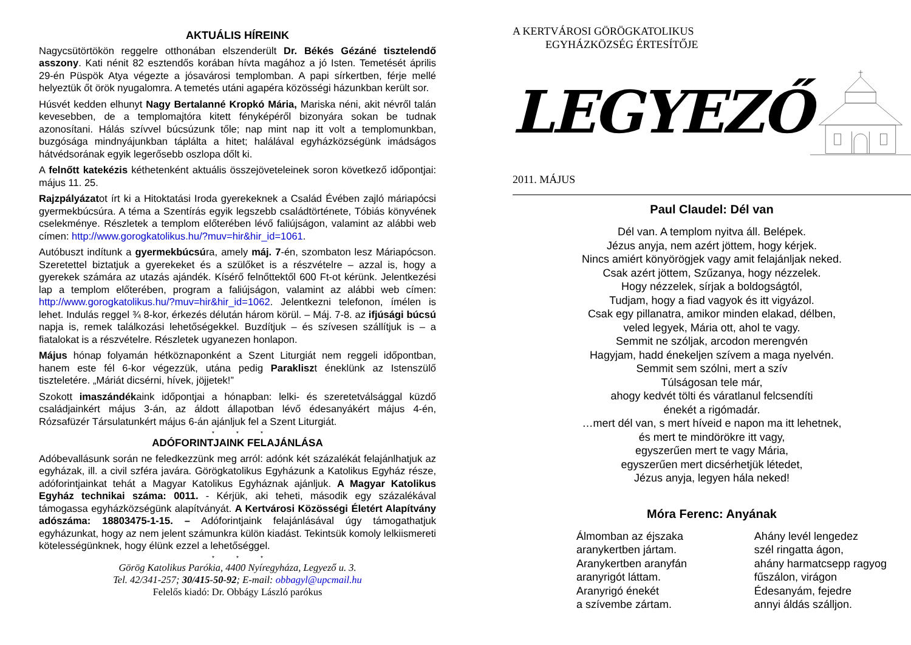AKTUÁLIS HÍREINK
Nagycsütörtökön reggelre otthonában elszenderült Dr. Békés Gézáné tisztelendő asszony. Kati nénit 82 esztendős korában hívta magához a jó Isten. Temetését április 29-én Püspök Atya végezte a jósavárosi templomban. A papi sírkertben, férje mellé helyeztük őt örök nyugalomra. A temetés utáni agapéra közösségi házunkban került sor.
Húsvét kedden elhunyt Nagy Bertalanné Kropkó Mária, Mariska néni, akit névről talán kevesebben, de a templomajtóra kitett fényképéről bizonyára sokan be tudnak azonosítani. Hálás szívvel búcsúzunk tőle; nap mint nap itt volt a templomunkban, buzgósága mindnyájunkban táplálta a hitet; halálával egyházközségünk imádságos hátvédsorának egyik legerősebb oszlopa dőlt ki.
A felnőtt katekézis kéthetenként aktuális összejöveteleinek soron következő időpontjai: május 11. 25.
Rajzpályázatot írt ki a Hitoktatási Iroda gyerekeknek a Család Évében zajló máriapócsi gyermekbúcsúra. A téma a Szentírás egyik legszebb családtörténete, Tóbiás könyvének cselekménye. Részletek a templom előterében lévő faliújságon, valamint az alábbi web címen: http://www.gorogkatolikus.hu/?muv=hir&hir_id=1061.
Autóbuszt indítunk a gyermekbúcsúra, amely máj. 7-én, szombaton lesz Máriapócson. Szeretettel biztatjuk a gyerekeket és a szülőket is a részvételre – azzal is, hogy a gyerekek számára az utazás ajándék. Kísérő felnőttektől 600 Ft-ot kérünk. Jelentkezési lap a templom előterében, program a faliújságon, valamint az alábbi web címen: http://www.gorogkatolikus.hu/?muv=hir&hir_id=1062. Jelentkezni telefonon, ímélen is lehet. Indulás reggel ¾ 8-kor, érkezés délután három körül. – Máj. 7-8. az ifjúsági búcsú napja is, remek találkozási lehetőségekkel. Buzdítjuk – és szívesen szállítjuk is – a fiatalokat is a részvételre. Részletek ugyanezen honlapon.
Május hónap folyamán hétköznaponként a Szent Liturgiát nem reggeli időpontban, hanem este fél 6-kor végezzük, utána pedig Parakliszt éneklünk az Istenszülő tiszteletére. „Máriát dicsérni, hívek, jöjjetek!”
Szokott imaszándékaink időpontjai a hónapban: lelki- és szeretetválsággal küzdő családjainkért május 3-án, az áldott állapotban lévő édesanyákért május 4-én, Rózsafüzér Társulatunkért május 6-án ajánljuk fel a Szent Liturgiát.
* * *
ADÓFORINTJAINK FELAJÁNLÁSA
Adóbevallásunk során ne feledkezzünk meg arról: adónk két százalékát felajánlhatjuk az egyházak, ill. a civil szféra javára. Görögkatolikus Egyházunk a Katolikus Egyház része, adóforintjainkat tehát a Magyar Katolikus Egyháznak ajánljuk. A Magyar Katolikus Egyház technikai száma: 0011. - Kérjük, aki teheti, második egy százalékával támogassa egyházközségünk alapítványát. A Kertvárosi Közösségi Életért Alapítvány adószáma: 18803475-1-15. – Adóforintjaink felajánlásával úgy támogathatjuk egyházunkat, hogy az nem jelent számunkra külön kiadást. Tekintsük komoly lelkiismereti kötelességünknek, hogy élünk ezzel a lehetőséggel.
* * *
Görög Katolikus Parókia, 4400 Nyíregyháza, Legyező u. 3.
Tel. 42/341-257; 30/415-50-92; E-mail: obbagyl@upcmail.hu
Felelős kiadó: Dr. Obbágy László parókus
A KERTVÁROSI GÖRÖGKATOLIKUS
EGYHÁZKÖZSÉG ÉRTESÍTŐJE
LEGYEZŐ
2011. MÁJUS
Paul Claudel: Dél van
Dél van. A templom nyitva áll. Belépek.
Jézus anyja, nem azért jöttem, hogy kérjek.
Nincs amiért könyörögjek vagy amit felajánljak neked.
Csak azért jöttem, Szűzanya, hogy nézzelek.
Hogy nézzelek, sírjak a boldogságtól,
Tudjam, hogy a fiad vagyok és itt vigyázol.
Csak egy pillanatra, amikor minden elakad, délben,
veled legyek, Mária ott, ahol te vagy.
Semmit ne szóljak, arcodon merengvén
Hagyjam, hadd énekeljen szívem a maga nyelvén.
Semmit sem szólni, mert a szív
Túlságosan tele már,
ahogy kedvét tölti és váratlanul felcsendíti
énekét a rigómadár.
…mert dél van, s mert híveid e napon ma itt lehetnek,
és mert te mindörökre itt vagy,
egyszerűen mert te vagy Mária,
egyszerűen mert dicsérhetjük létedet,
Jézus anyja, legyen hála neked!
Móra Ferenc: Anyának
Álmomban az éjszaka
aranykertben jártam.
Aranykertben aranyfán
aranyrigót láttam.
Aranyrigó énekét
a szívembe zártam.
Ahány levél lengedez
szél ringatta ágon,
ahány harmatcsepp ragyog
fűszálon, virágon
Édesanyám, fejedre
annyi áldás szálljon.